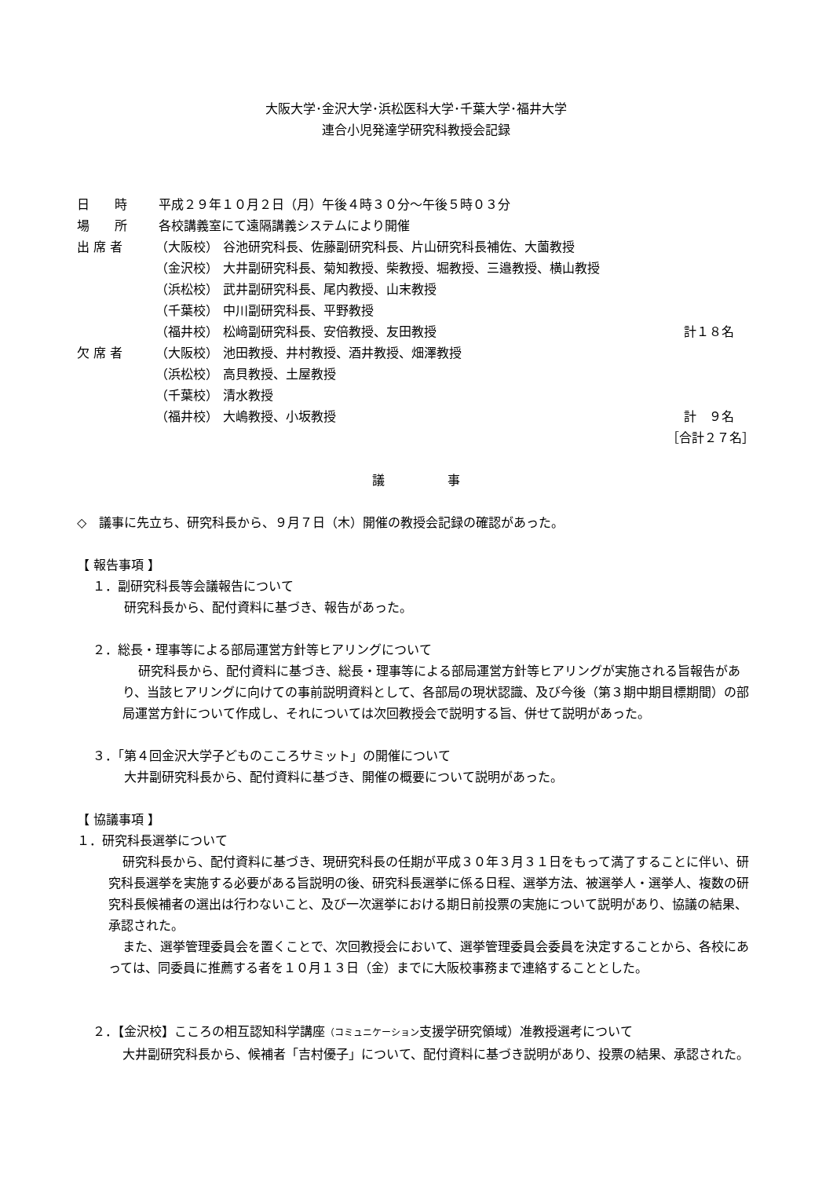大阪大学･金沢大学･浜松医科大学･千葉大学･福井大学
連合小児発達学研究科教授会記録
日　　時 平成２９年１０月２日（月）午後４時３０分～午後５時０３分
場　　所 各校講義室にて遠隔講義システムにより開催
出 席 者 （大阪校） 谷池研究科長、佐藤副研究科長、片山研究科長補佐、大薗教授
（金沢校） 大井副研究科長、菊知教授、柴教授、堀教授、三邉教授、横山教授
（浜松校） 武井副研究科長、尾内教授、山末教授
（千葉校） 中川副研究科長、平野教授
（福井校） 松﨑副研究科長、安倍教授、友田教授 計１８名
欠 席 者 （大阪校） 池田教授、井村教授、酒井教授、畑澤教授
（浜松校） 高貝教授、土屋教授
（千葉校） 清水教授
（福井校） 大嶋教授、小坂教授 計　９名
［合計２７名］
議　　　　　事
◇　議事に先立ち、研究科長から、９月７日（木）開催の教授会記録の確認があった。
【 報告事項 】
１．副研究科長等会議報告について
研究科長から、配付資料に基づき、報告があった。
２．総長・理事等による部局運営方針等ヒアリングについて
研究科長から、配付資料に基づき、総長・理事等による部局運営方針等ヒアリングが実施される旨報告があり、当該ヒアリングに向けての事前説明資料として、各部局の現状認識、及び今後（第３期中期目標期間）の部局運営方針について作成し、それについては次回教授会で説明する旨、併せて説明があった。
３．「第４回金沢大学子どものこころサミット」の開催について
大井副研究科長から、配付資料に基づき、開催の概要について説明があった。
【 協議事項 】
１．研究科長選挙について
研究科長から、配付資料に基づき、現研究科長の任期が平成３０年３月３１日をもって満了することに伴い、研究科長選挙を実施する必要がある旨説明の後、研究科長選挙に係る日程、選挙方法、被選挙人・選挙人、複数の研究科長候補者の選出は行わないこと、及び一次選挙における期日前投票の実施について説明があり、協議の結果、承認された。
また、選挙管理委員会を置くことで、次回教授会において、選挙管理委員会委員を決定することから、各校にあっては、同委員に推薦する者を１０月１３日（金）までに大阪校事務まで連絡することとした。
２．【金沢校】こころの相互認知科学講座（コミュニケーション支援学研究領域）准教授選考について
大井副研究科長から、候補者「吉村優子」について、配付資料に基づき説明があり、投票の結果、承認された。